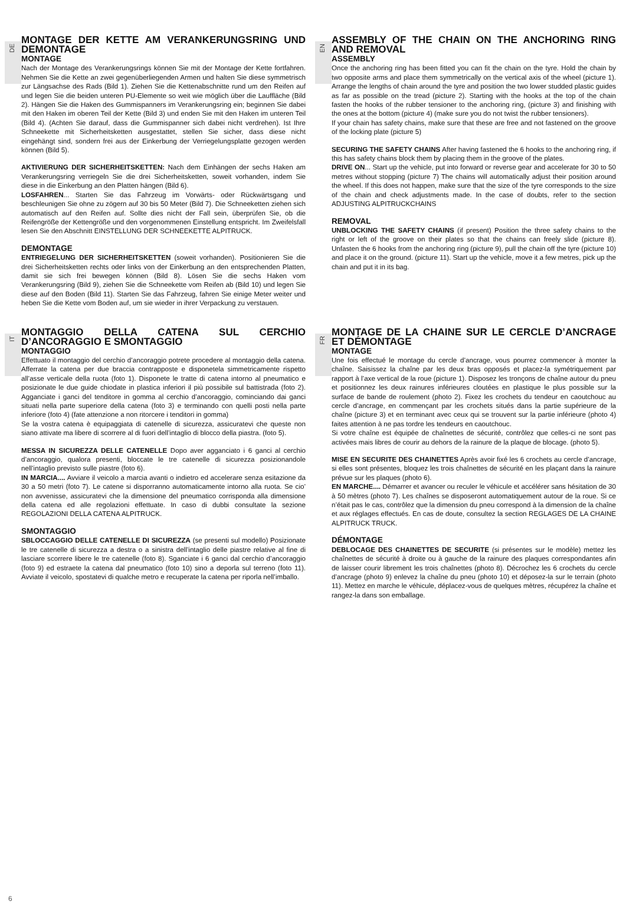DE
MONTAGE DER KETTE AM VERANKERUNGSRING UND DEMONTAGE
MONTAGE
Nach der Montage des Verankerungsrings können Sie mit der Montage der Kette fortfahren. Nehmen Sie die Kette an zwei gegenüberliegenden Armen und halten Sie diese symmetrisch zur Längsachse des Rads (Bild 1). Ziehen Sie die Kettenabschnitte rund um den Reifen auf und legen Sie die beiden unteren PU-Elemente so weit wie möglich über die Lauffläche (Bild 2). Hängen Sie die Haken des Gummispanners im Verankerungsring ein; beginnen Sie dabei mit den Haken im oberen Teil der Kette (Bild 3) und enden Sie mit den Haken im unteren Teil (Bild 4). (Achten Sie darauf, dass die Gummispanner sich dabei nicht verdrehen). Ist Ihre Schneekette mit Sicherheitsketten ausgestattet, stellen Sie sicher, dass diese nicht eingehängt sind, sondern frei aus der Einkerbung der Verriegelungsplatte gezogen werden können (Bild 5).
AKTIVIERUNG DER SICHERHEITSKETTEN: Nach dem Einhängen der sechs Haken am Verankerungsring verriegeln Sie die drei Sicherheitsketten, soweit vorhanden, indem Sie diese in die Einkerbung an den Platten hängen (Bild 6).
LOSFAHREN... Starten Sie das Fahrzeug im Vorwärts- oder Rückwärtsgang und beschleunigen Sie ohne zu zögern auf 30 bis 50 Meter (Bild 7). Die Schneeketten ziehen sich automatisch auf den Reifen auf. Sollte dies nicht der Fall sein, überprüfen Sie, ob die Reifengröße der Kettengröße und den vorgenommenen Einstellung entspricht. Im Zweifelsfall lesen Sie den Abschnitt EINSTELLUNG DER SCHNEEKETTE ALPITRUCK.
DEMONTAGE
ENTRIEGELUNG DER SICHERHEITSKETTEN (soweit vorhanden). Positionieren Sie die drei Sicherheitsketten rechts oder links von der Einkerbung an den entsprechenden Platten, damit sie sich frei bewegen können (Bild 8). Lösen Sie die sechs Haken vom Verankerungsring (Bild 9), ziehen Sie die Schneekette vom Reifen ab (Bild 10) und legen Sie diese auf den Boden (Bild 11). Starten Sie das Fahrzeug, fahren Sie einige Meter weiter und heben Sie die Kette vom Boden auf, um sie wieder in ihrer Verpackung zu verstauen.
EN
ASSEMBLY OF THE CHAIN ON THE ANCHORING RING AND REMOVAL
ASSEMBLY
Once the anchoring ring has been fitted you can fit the chain on the tyre. Hold the chain by two opposite arms and place them symmetrically on the vertical axis of the wheel (picture 1). Arrange the lengths of chain around the tyre and position the two lower studded plastic guides as far as possible on the tread (picture 2). Starting with the hooks at the top of the chain fasten the hooks of the rubber tensioner to the anchoring ring, (picture 3) and finishing with the ones at the bottom (picture 4) (make sure you do not twist the rubber tensioners).
If your chain has safety chains, make sure that these are free and not fastened on the groove of the locking plate (picture 5)
SECURING THE SAFETY CHAINS After having fastened the 6 hooks to the anchoring ring, if this has safety chains block them by placing them in the groove of the plates.
DRIVE ON... Start up the vehicle, put into forward or reverse gear and accelerate for 30 to 50 metres without stopping (picture 7) The chains will automatically adjust their position around the wheel. If this does not happen, make sure that the size of the tyre corresponds to the size of the chain and check adjustments made. In the case of doubts, refer to the section ADJUSTING ALPITRUCKCHAINS
REMOVAL
UNBLOCKING THE SAFETY CHAINS (if present) Position the three safety chains to the right or left of the groove on their plates so that the chains can freely slide (picture 8). Unfasten the 6 hooks from the anchoring ring (picture 9), pull the chain off the tyre (picture 10) and place it on the ground. (picture 11). Start up the vehicle, move it a few metres, pick up the chain and put it in its bag.
IT
MONTAGGIO DELLA CATENA SUL CERCHIO D’ANCORAGGIO E SMONTAGGIO
MONTAGGIO
Effettuato il montaggio del cerchio d’ancoraggio potrete procedere al montaggio della catena. Afferrate la catena per due braccia contrapposte e disponetela simmetricamente rispetto all’asse verticale della ruota (foto 1). Disponete le tratte di catena intorno al pneumatico e posizionate le due guide chiodate in plastica inferiori il più possibile sul battistrada (foto 2). Agganciate i ganci del tenditore in gomma al cerchio d’ancoraggio, cominciando dai ganci situati nella parte superiore della catena (foto 3) e terminando con quelli posti nella parte inferiore (foto 4) (fate attenzione a non ritorcere i tenditori in gomma)
Se la vostra catena è equipaggiata di catenelle di sicurezza, assicuratevi che queste non siano attivate ma libere di scorrere al di fuori dell’intaglio di blocco della piastra. (foto 5).
MESSA IN SICUREZZA DELLE CATENELLE Dopo aver agganciato i 6 ganci al cerchio d’ancoraggio, qualora presenti, bloccate le tre catenelle di sicurezza posizionandole nell’intaglio previsto sulle piastre (foto 6).
IN MARCIA.... Avviare il veicolo a marcia avanti o indietro ed accelerare senza esitazione da 30 a 50 metri (foto 7). Le catene si disporranno automaticamente intorno alla ruota. Se cio’ non avvenisse, assicuratevi che la dimensione del pneumatico corrisponda alla dimensione della catena ed alle regolazioni effettuate. In caso di dubbi consultate la sezione REGOLAZIONI DELLA CATENA ALPITRUCK.
SMONTAGGIO
SBLOCCAGGIO DELLE CATENELLE DI SICUREZZA (se presenti sul modello) Posizionate le tre catenelle di sicurezza a destra o a sinistra dell’intaglio delle piastre relative al fine di lasciare scorrere libere le tre catenelle (foto 8). Sganciate i 6 ganci dal cerchio d’ancoraggio (foto 9) ed estraete la catena dal pneumatico (foto 10) sino a deporla sul terreno (foto 11). Avviate il veicolo, spostatevi di qualche metro e recuperate la catena per riporla nell’imballo.
FR
MONTAGE DE LA CHAINE SUR LE CERCLE D’ANCRAGE ET DÉMONTAGE
MONTAGE
Une fois effectué le montage du cercle d’ancrage, vous pourrez commencer à monter la chaîne. Saisissez la chaîne par les deux bras opposés et placez-la symétriquement par rapport à l’axe vertical de la roue (picture 1). Disposez les tronçons de chaîne autour du pneu et positionnez les deux rainures inférieures cloutées en plastique le plus possible sur la surface de bande de roulement (photo 2). Fixez les crochets du tendeur en caoutchouc au cercle d’ancrage, en commençant par les crochets situés dans la partie supérieure de la chaîne (picture 3) et en terminant avec ceux qui se trouvent sur la partie inférieure (photo 4) faites attention à ne pas tordre les tendeurs en caoutchouc.
Si votre chaîne est équipée de chaînettes de sécurité, contrôlez que celles-ci ne sont pas activées mais libres de courir au dehors de la rainure de la plaque de blocage. (photo 5).
MISE EN SECURITE DES CHAINETTES Après avoir fixé les 6 crochets au cercle d’ancrage, si elles sont présentes, bloquez les trois chaînettes de sécurité en les plaçant dans la rainure prévue sur les plaques (photo 6).
EN MARCHE.... Démarrer et avancer ou reculer le véhicule et accélérer sans hésitation de 30 à 50 mètres (photo 7). Les chaînes se disposeront automatiquement autour de la roue. Si ce n’était pas le cas, contrôlez que la dimension du pneu correspond à la dimension de la chaîne et aux réglages effectués. En cas de doute, consultez la section REGLAGES DE LA CHAINE ALPITRUCK TRUCK.
DÉMONTAGE
DEBLOCAGE DES CHAINETTES DE SECURITE (si présentes sur le modèle) mettez les chaînettes de sécurité à droite ou à gauche de la rainure des plaques correspondantes afin de laisser courir librement les trois chaînettes (photo 8). Décrochez les 6 crochets du cercle d’ancrage (photo 9) enlevez la chaîne du pneu (photo 10) et déposez-la sur le terrain (photo 11). Mettez en marche le véhicule, déplacez-vous de quelques mètres, récupérez la chaîne et rangez-la dans son emballage.
6